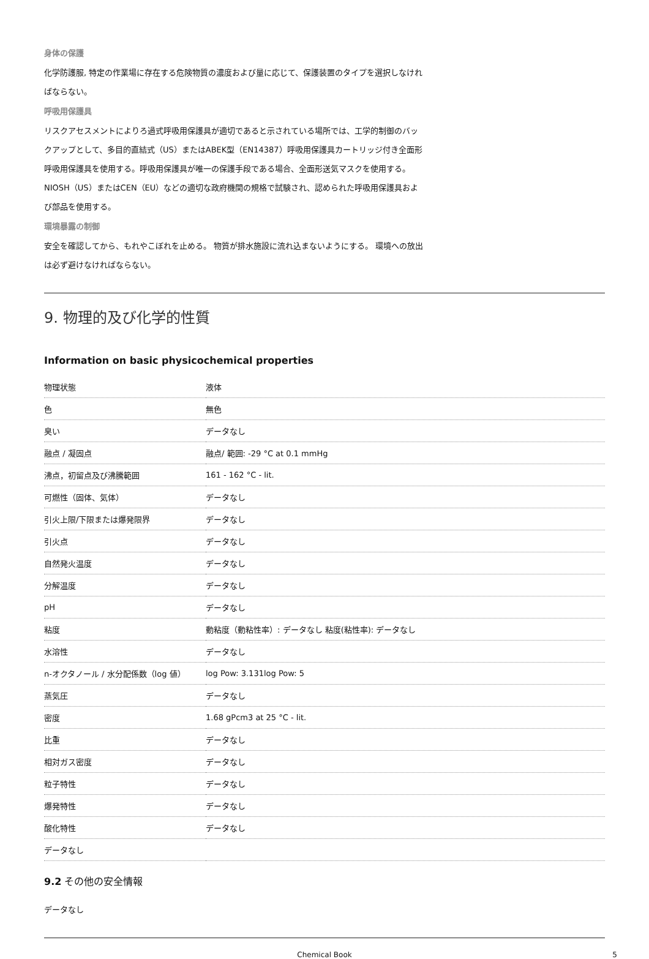身体の保護
化学防護服, 特定の作業場に存在する危険物質の濃度および量に応じて、保護装置のタイプを選択しなければならない。
呼吸用保護具
リスクアセスメントによりろ過式呼吸用保護具が適切であると示されている場所では、工学的制御のバックアップとして、多目的直結式（US）またはABEK型（EN14387）呼吸用保護具カートリッジ付き全面形呼吸用保護具を使用する。呼吸用保護具が唯一の保護手段である場合、全面形送気マスクを使用する。 NIOSH（US）またはCEN（EU）などの適切な政府機関の規格で試験され、認められた呼吸用保護具および部品を使用する。
環境暴露の制御
安全を確認してから、もれやこぼれを止める。 物質が排水施設に流れ込まないようにする。 環境への放出は必ず避けなければならない。
9. 物理的及び化学的性質
Information on basic physicochemical properties
| 物理状態 | 液体 |
| 色 | 無色 |
| 臭い | データなし |
| 融点 / 凝固点 | 融点/ 範囲: -29 °C at 0.1 mmHg |
| 沸点，初留点及び沸騰範囲 | 161 - 162 °C - lit. |
| 可燃性（固体、気体） | データなし |
| 引火上限/下限または爆発限界 | データなし |
| 引火点 | データなし |
| 自然発火温度 | データなし |
| 分解温度 | データなし |
| pH | データなし |
| 粘度 | 動粘度（動粘性率）: データなし 粘度(粘性率): データなし |
| 水溶性 | データなし |
| n-オクタノール / 水分配係数（log 値） | log Pow: 3.131log Pow: 5 |
| 蒸気圧 | データなし |
| 密度 | 1.68 gPcm3 at 25 °C - lit. |
| 比重 | データなし |
| 相対ガス密度 | データなし |
| 粒子特性 | データなし |
| 爆発特性 | データなし |
| 酸化特性 | データなし |
| データなし | |
9.2 その他の安全情報
データなし
Chemical Book 5